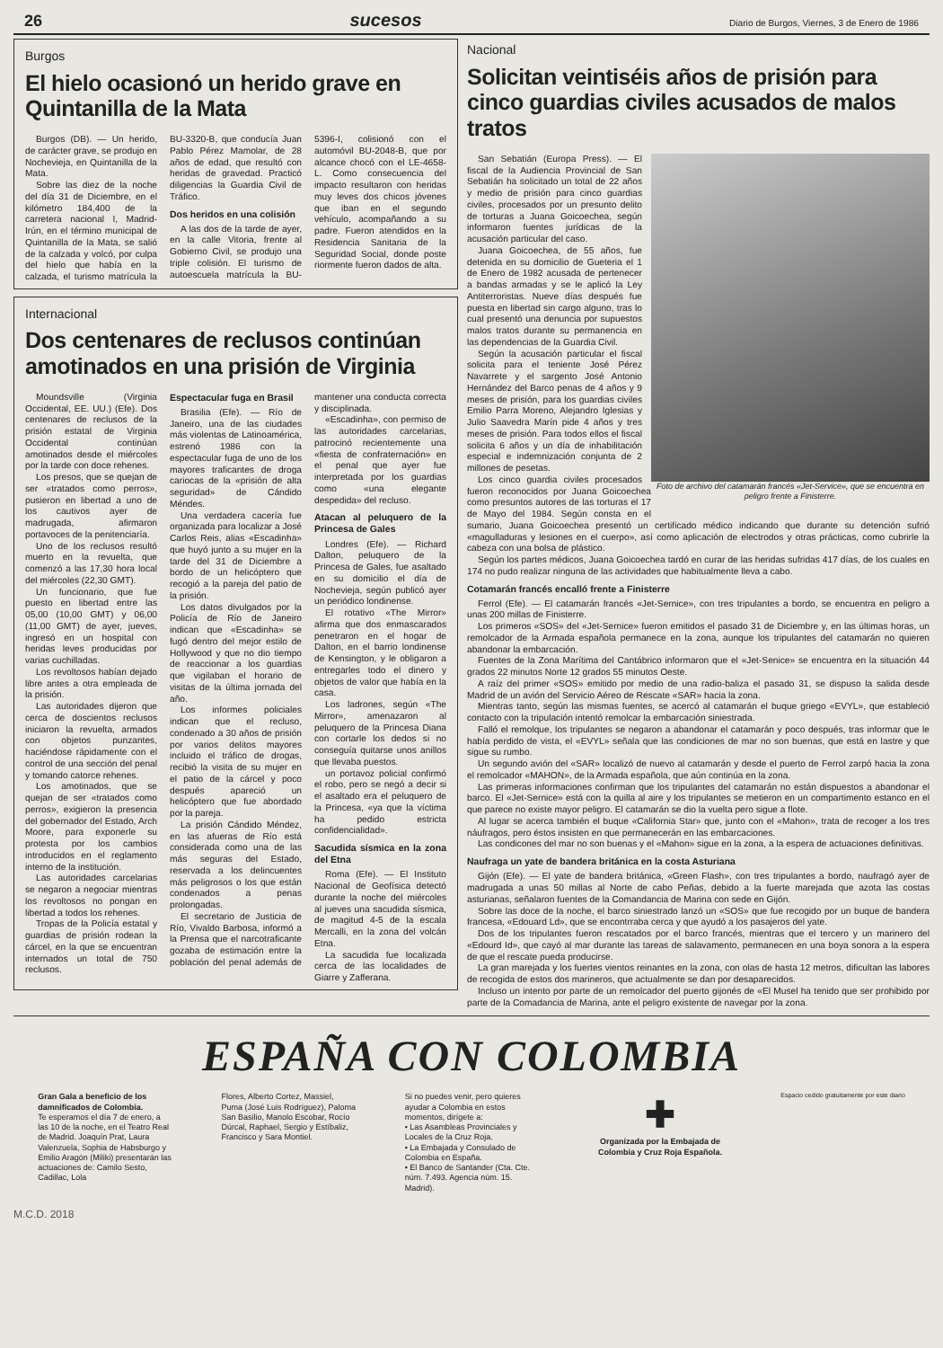26 sucesos Diario de Burgos, Viernes, 3 de Enero de 1986
Burgos
El hielo ocasionó un herido grave en Quintanilla de la Mata
Burgos (DB). — Un herido, de carácter grave, se produjo en Nochevieja, en Quintanilla de la Mata.
Sobre las diez de la noche del día 31 de Diciembre, en el kilómetro 184,400 de la carretera nacional I, Madrid-Irún, en el término municipal de Quintanilla de la Mata, se salió de la calzada y volcó, por culpa del hielo que había en la calzada, el turismo matrícula la BU-3320-B, que conducía Juan Pablo Pérez Mamolar, de 28 años de edad, que resultó con heridas de gravedad. Practicó diligencias la Guardia Civil de Tráfico.
Dos heridos en una colisión
A las dos de la tarde de ayer, en la calle Vitoria, frente al Gobierno Civil, se produjo una triple colisión. El turismo de autoescuela matrícula la BU-5396-I, colisionó con el automóvil BU-2048-B, que por alcance chocó con el LE-4658-L. Como consecuencia del impacto resultaron con heridas muy leves dos chicos jóvenes que iban en el segundo vehículo, acompañando a su padre. Fueron atendidos en la Residencia Sanitaria de la Seguridad Social, donde poste riormente fueron dados de alta.
Internacional
Dos centenares de reclusos continúan amotinados en una prisión de Virginia
Moundsville (Virginia Occidental, EE. UU.) (Efe). Dos centenares de reclusos de la prisión estatal de Virginia Occidental continúan amotinados desde el miércoles por la tarde con doce rehenes.
Los presos, que se quejan de ser «tratados como perros», pusieron en libertad a uno de los cautivos ayer de madrugada, afirmaron portavoces de la penitenciaría.
Uno de los reclusos resultó muerto en la revuelta, que comenzó a las 17,30 hora local del miércoles (22,30 GMT).
Un funcionario, que fue puesto en libertad entre las 05,00 (10,00 GMT) y 06,00 (11,00 GMT) de ayer, jueves, ingresó en un hospital con heridas leves producidas por varias cuchilladas.
Los revoltosos habían dejado libre antes a otra empleada de la prisión.
Las autoridades dijeron que cerca de doscientos reclusos iniciaron la revuelta, armados con objetos punzantes, haciéndose rápidamente con el control de una sección del penal y tomando catorce rehenes.
Los amotinados, que se quejan de ser «tratados como perros», exigieron la presencia del gobernador del Estado, Arch Moore, para exponerle su protesta por los cambios introducidos en el reglamento interno de la institución.
Las autoridades carcelarias se negaron a negociar mientras los revoltosos no pongan en libertad a todos los rehenes.
Tropas de la Policía estatal y guardias de prisión rodean la cárcel, en la que se encuentran internados un total de 750 reclusos.
Espectacular fuga en Brasil
Brasilia (Efe). — Río de Janeiro, una de las ciudades más violentas de Latinoamérica, estrenó 1986 con la espectacular fuga de uno de los mayores traficantes de droga cariocas de la «prisión de alta seguridad» de Cándido Méndes.
Una verdadera cacería fue organizada para localizar a José Carlos Reis, alias «Escadinha» que huyó junto a su mujer en la tarde del 31 de Diciembre a bordo de un helicóptero que recogió a la pareja del patio de la prisión.
Los datos divulgados por la Policía de Río de Janeiro indican que «Escadinha» se fugó dentro del mejor estilo de Hollywood y que no dio tiempo de reaccionar a los guardias que vigilaban el horario de visitas de la última jornada del año.
Los informes policiales indican que el recluso, condenado a 30 años de prisión por varios delitos mayores incluido el tráfico de drogas, recibió la visita de su mujer en el patio de la cárcel y poco después apareció un helicóptero que fue abordado por la pareja.
La prisión Cándido Méndez, en las afueras de Río está considerada como una de las más seguras del Estado, reservada a los delincuentes más peligrosos o los que están condenados a penas prolongadas.
El secretario de Justicia de Río, Vivaldo Barbosa, informó a la Prensa que el narcotraficante gozaba de estimación entre la población del penal además de mantener una conducta correcta y disciplinada.
«Escadinha», con permiso de las autoridades carcelarias, patrocinó recientemente una «fiesta de confraternación» en el penal que ayer fue interpretada por los guardias como «una elegante despedida» del recluso.
Atacan al peluquero de la Princesa de Gales
Londres (Efe). — Richard Dalton, peluquero de la Princesa de Gales, fue asaltado en su domicilio el día de Nochevieja, según publicó ayer un periódico londinense.
El rotativo «The Mirror» afirma que dos enmascarados penetraron en el hogar de Dalton, en el barrio londinense de Kensington, y le obligaron a entregarles todo el dinero y objetos de valor que había en la casa.
Los ladrones, según «The Mirror», amenazaron al peluquero de la Princesa Diana con cortarle los dedos si no conseguía quitarse unos anillos que llevaba puestos.
un portavoz policial confirmó el robo, pero se negó a decir si el asaltado era el peluquero de la Princesa, «ya que la víctima ha pedido estricta confidencialidad».
Sacudida sísmica en la zona del Etna
Roma (Efe). — El Instituto Nacional de Geofísica detectó durante la noche del miércoles al jueves una sacudida sísmica, de magitud 4-5 de la escala Mercalli, en la zona del volcán Etna.
La sacudida fue localizada cerca de las localidades de Giarre y Zafferana.
Nacional
Solicitan veintiséis años de prisión para cinco guardias civiles acusados de malos tratos
Foto de archivo del catamarán francés «Jet-Service», que se encuentra en peligro frente a Finisterre.
San Sebatián (Europa Press). — El fiscal de la Audiencia Provincial de San Sebatián ha solicitado un total de 22 años y medio de prisión para cinco guardias civiles, procesados por un presunto delito de torturas a Juana Goicoechea, según informaron fuentes jurídicas de la acusación particular del caso.
Juana Goicoechea, de 55 años, fue detenida en su domicilio de Gueteria el 1 de Enero de 1982 acusada de pertenecer a bandas armadas y se le aplicó la Ley Antiterroristas. Nueve días después fue puesta en libertad sin cargo alguno, tras lo cual presentó una denuncia por supuestos malos tratos durante su permanencia en las dependencias de la Guardia Civil.
Según la acusación particular el fiscal solicita para el teniente José Pérez Navarrete y el sargento José Antonio Hernández del Barco penas de 4 años y 9 meses de prisión, para los guardias civiles Emilio Parra Moreno, Alejandro Iglesias y Julio Saavedra Marín pide 4 años y tres meses de prisión. Para todos ellos el fiscal solicita 6 años y un día de inhabilitación especial e indemnización conjunta de 2 millones de pesetas.
Los cinco guardia civiles procesados fueron reconocidos por Juana Goicoechea como presuntos autores de las torturas el 17 de Mayo del 1984. Según consta en el sumario, Juana Goicoechea presentó un certificado médico indicando que durante su detención sufrió «magulladuras y lesiones en el cuerpo», así como aplicación de electrodos y otras prácticas, como cubrirle la cabeza con una bolsa de plástico.
Según los partes médicos, Juana Goicoechea tardó en curar de las heridas sufridas 417 días, de los cuales en 174 no pudo realizar ninguna de las actividades que habitualmente lleva a cabo.
Cotamarán francés encalló frente a Finisterre
Ferrol (Efe). — El catamarán francés «Jet-Sernice», con tres tripulantes a bordo, se encuentra en peligro a unas 200 millas de Finisterre.
Los primeros «SOS» del «Jet-Sernice» fueron emitidos el pasado 31 de Diciembre y, en las últimas horas, un remolcador de la Armada española permanece en la zona, aunque los tripulantes del catamarán no quieren abandonar la embarcación.
Fuentes de la Zona Marítima del Cantábrico informaron que el «Jet-Senice» se encuentra en la situación 44 grados 22 minutos Norte 12 grados 55 minutos Oeste.
A raíz del primer «SOS» emitido por medio de una radio-baliza el pasado 31, se dispuso la salida desde Madrid de un avión del Servicio Aéreo de Rescate «SAR» hacia la zona.
Mientras tanto, según las mismas fuentes, se acercó al catamarán el buque griego «EVYL», que estableció contacto con la tripulación intentó remolcar la embarcación siniestrada.
Falló el remolque, los tripulantes se negaron a abandonar el catamarán y poco después, tras informar que le había perdido de vista, el «EVYL» señala que las condiciones de mar no son buenas, que está en lastre y que sigue su rumbo.
Un segundo avión del «SAR» localizó de nuevo al catamarán y desde el puerto de Ferrol zarpó hacia la zona el remolcador «MAHON», de la Armada española, que aún continúa en la zona.
Las primeras informaciones confirman que los tripulantes del catamarán no están dispuestos a abandonar el barco. El «Jet-Sernice» está con la quilla al aire y los tripulantes se metieron en un compartimento estanco en el que parece no existe mayor peligro. El catamarán se dio la vuelta pero sigue a flote.
Al lugar se acerca también el buque «California Star» que, junto con el «Mahon», trata de recoger a los tres náufragos, pero éstos insisten en que permanecerán en las embarcaciones.
Las condicones del mar no son buenas y el «Mahon» sigue en la zona, a la espera de actuaciones definitivas.
Naufraga un yate de bandera británica en la costa Asturiana
Gijón (Efe). — El yate de bandera británica, «Green Flash», con tres tripulantes a bordo, naufragó ayer de madrugada a unas 50 millas al Norte de cabo Peñas, debido a la fuerte marejada que azota las costas asturianas, señalaron fuentes de la Comandancia de Marina con sede en Gijón.
Sobre las doce de la noche, el barco siniestrado lanzó un «SOS» que fue recogido por un buque de bandera francesa, «Edouard Ld», que se encontrraba cerca y que ayudó a los pasajeros del yate.
Dos de los tripulantes fueron rescatados por el barco francés, mientras que el tercero y un marinero del «Edourd Id», que cayó al mar durante las tareas de salavamento, permanecen en una boya sonora a la espera de que el rescate pueda producirse.
La gran marejada y los fuertes vientos reinantes en la zona, con olas de hasta 12 metros, dificultan las labores de recogida de estos dos marineros, que actualmente se dan por desaparecidos.
Incluso un intento por parte de un remolcador del puerto gijonés de «El Musel ha tenido que ser prohibido por parte de la Comadancia de Marina, ante el peligro existente de navegar por la zona.
ESPAÑA CON COLOMBIA
Gran Gala a beneficio de los damnificados de Colombia.
Te esperamos el día 7 de enero, a las 10 de la noche, en el Teatro Real de Madrid. Joaquín Prat, Laura Valenzuela, Sophia de Habsburgo y Emilio Aragón (Miliki) presentarán las actuaciones de: Camilo Sesto, Cadillac, Lola
Flores, Alberto Cortez, Massiel, Puma (José Luis Rodríguez), Paloma San Basilio, Manolo Escobar, Rocío Dúrcal, Raphael, Sergio y Estíbaliz, Francisco y Sara Montiel.
Si no puedes venir, pero quieres ayudar a Colombia en estos momentos, dirígete a:
• Las Asambleas Provinciales y Locales de la Cruz Roja.
• La Embajada y Consulado de Colombia en España.
• El Banco de Santander (Cta. Cte. núm. 7.493. Agencia núm. 15. Madrid).
✚
Organizada por la Embajada de Colombia y Cruz Roja Española.
Espacio cedido gratuitamente por este diario
M.C.D. 2018